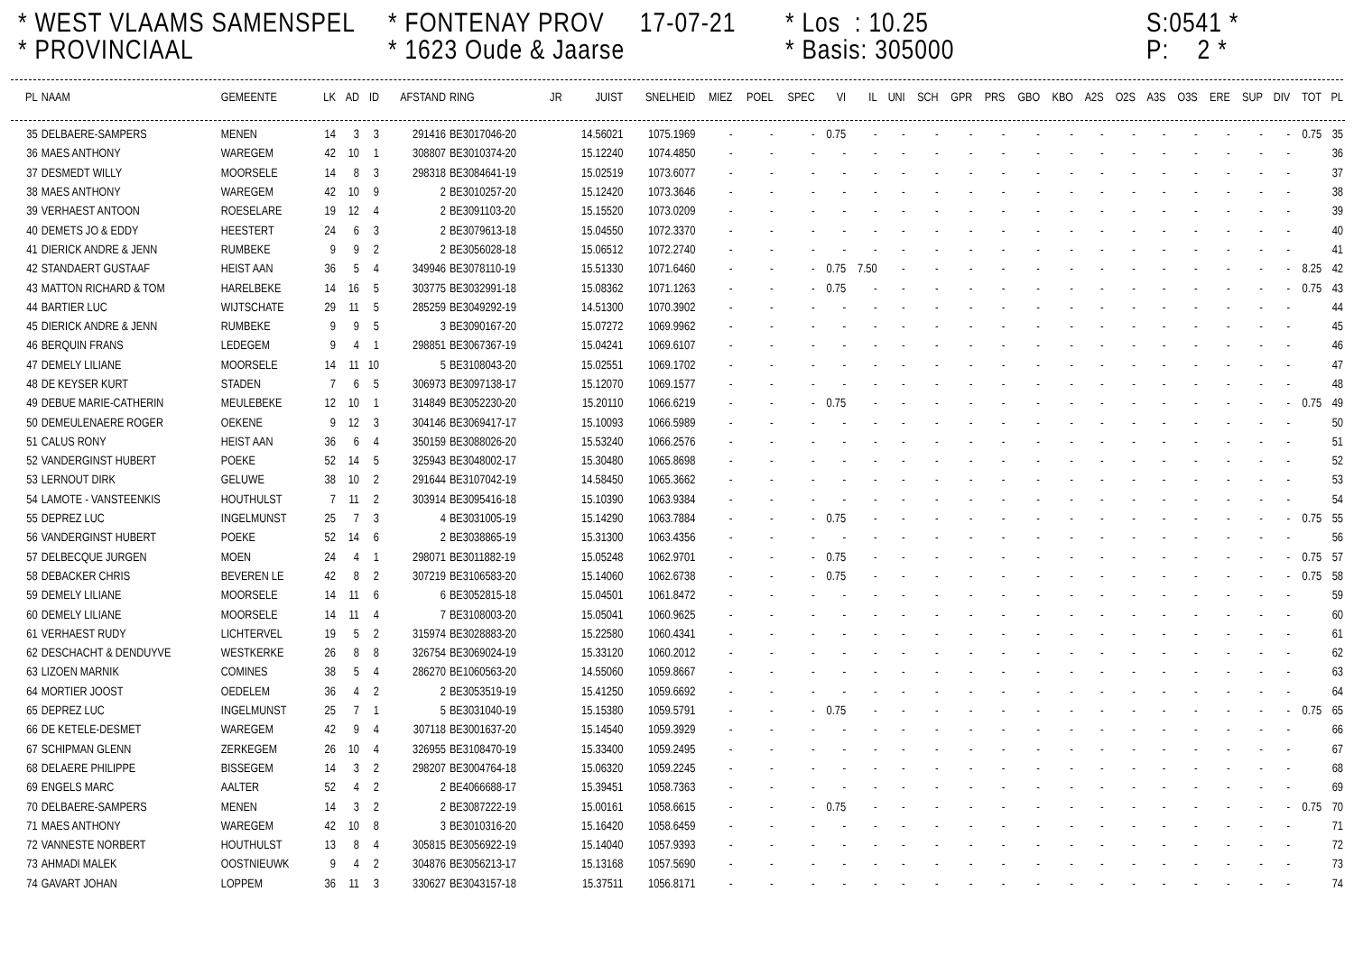* WEST VLAAMS SAMENSPEL
* PROVINCIAAL
* FONTENAY PROV 17-07-21
* 1623 Oude & Jaarse
* Los : 10.25
* Basis: 305000
S:0541 *
P: 2 *
| PL | NAAM | GEMEENTE | LK | AD | ID | AFSTAND | RING | JR | JUIST | SNELHEID | MIEZ | POEL | SPEC | VI | IL | UNI | SCH | GPR | PRS | GBO | KBO | A2S | O2S | A3S | O3S | ERE | SUP | DIV | TOT | PL |
| --- | --- | --- | --- | --- | --- | --- | --- | --- | --- | --- | --- | --- | --- | --- | --- | --- | --- | --- | --- | --- | --- | --- | --- | --- | --- | --- | --- | --- | --- | --- |
| 35 | DELBAERE-SAMPERS | MENEN | 14 | 3 | 3 | 291416 | BE3017046-20 | | 14.56021 | 1075.1969 | - | - | - | 0.75 | - | - | - | - | - | - | - | - | - | - | - | - | - | - | 0.75 | 35 |
| 36 | MAES ANTHONY | WAREGEM | 42 | 10 | 1 | 308807 | BE3010374-20 | | 15.12240 | 1074.4850 | - | - | - | - | - | - | - | - | - | - | - | - | - | - | - | - | - | - | | 36 |
| 37 | DESMEDT WILLY | MOORSELE | 14 | 8 | 3 | 298318 | BE3084641-19 | | 15.02519 | 1073.6077 | - | - | - | - | - | - | - | - | - | - | - | - | - | - | - | - | - | - | | 37 |
| 38 | MAES ANTHONY | WAREGEM | 42 | 10 | 9 | 2 | BE3010257-20 | | 15.12420 | 1073.3646 | - | - | - | - | - | - | - | - | - | - | - | - | - | - | - | - | - | - | | 38 |
| 39 | VERHAEST ANTOON | ROESELARE | 19 | 12 | 4 | 2 | BE3091103-20 | | 15.15520 | 1073.0209 | - | - | - | - | - | - | - | - | - | - | - | - | - | - | - | - | - | - | | 39 |
| 40 | DEMETS JO & EDDY | HEESTERT | 24 | 6 | 3 | 2 | BE3079613-18 | | 15.04550 | 1072.3370 | - | - | - | - | - | - | - | - | - | - | - | - | - | - | - | - | - | - | | 40 |
| 41 | DIERICK ANDRE & JENN | RUMBEKE | 9 | 9 | 2 | 2 | BE3056028-18 | | 15.06512 | 1072.2740 | - | - | - | - | - | - | - | - | - | - | - | - | - | - | - | - | - | - | | 41 |
| 42 | STANDAERT GUSTAAF | HEIST AAN | 36 | 5 | 4 | 349946 | BE3078110-19 | | 15.51330 | 1071.6460 | - | - | - | 0.75 | 7.50 | - | - | - | - | - | - | - | - | - | - | - | - | - | 8.25 | 42 |
| 43 | MATTON RICHARD & TOM | HARELBEKE | 14 | 16 | 5 | 303775 | BE3032991-18 | | 15.08362 | 1071.1263 | - | - | - | 0.75 | - | - | - | - | - | - | - | - | - | - | - | - | - | - | 0.75 | 43 |
| 44 | BARTIER LUC | WIJTSCHATE | 29 | 11 | 5 | 285259 | BE3049292-19 | | 14.51300 | 1070.3902 | - | - | - | - | - | - | - | - | - | - | - | - | - | - | - | - | - | - | | 44 |
| 45 | DIERICK ANDRE & JENN | RUMBEKE | 9 | 9 | 5 | 3 | BE3090167-20 | | 15.07272 | 1069.9962 | - | - | - | - | - | - | - | - | - | - | - | - | - | - | - | - | - | - | | 45 |
| 46 | BERQUIN FRANS | LEDEGEM | 9 | 4 | 1 | 298851 | BE3067367-19 | | 15.04241 | 1069.6107 | - | - | - | - | - | - | - | - | - | - | - | - | - | - | - | - | - | - | | 46 |
| 47 | DEMELY LILIANE | MOORSELE | 14 | 11 | 10 | 5 | BE3108043-20 | | 15.02551 | 1069.1702 | - | - | - | - | - | - | - | - | - | - | - | - | - | - | - | - | - | - | | 47 |
| 48 | DE KEYSER KURT | STADEN | 7 | 6 | 5 | 306973 | BE3097138-17 | | 15.12070 | 1069.1577 | - | - | - | - | - | - | - | - | - | - | - | - | - | - | - | - | - | - | | 48 |
| 49 | DEBUE MARIE-CATHERIN | MEULEBEKE | 12 | 10 | 1 | 314849 | BE3052230-20 | | 15.20110 | 1066.6219 | - | - | - | 0.75 | - | - | - | - | - | - | - | - | - | - | - | - | - | - | 0.75 | 49 |
| 50 | DEMEULENAERE ROGER | OEKENE | 9 | 12 | 3 | 304146 | BE3069417-17 | | 15.10093 | 1066.5989 | - | - | - | - | - | - | - | - | - | - | - | - | - | - | - | - | - | - | | 50 |
| 51 | CALUS RONY | HEIST AAN | 36 | 6 | 4 | 350159 | BE3088026-20 | | 15.53240 | 1066.2576 | - | - | - | - | - | - | - | - | - | - | - | - | - | - | - | - | - | - | | 51 |
| 52 | VANDERGINST HUBERT | POEKE | 52 | 14 | 5 | 325943 | BE3048002-17 | | 15.30480 | 1065.8698 | - | - | - | - | - | - | - | - | - | - | - | - | - | - | - | - | - | - | | 52 |
| 53 | LERNOUT DIRK | GELUWE | 38 | 10 | 2 | 291644 | BE3107042-19 | | 14.58450 | 1065.3662 | - | - | - | - | - | - | - | - | - | - | - | - | - | - | - | - | - | - | | 53 |
| 54 | LAMOTE - VANSTEENKIS | HOUTHULST | 7 | 11 | 2 | 303914 | BE3095416-18 | | 15.10390 | 1063.9384 | - | - | - | - | - | - | - | - | - | - | - | - | - | - | - | - | - | - | | 54 |
| 55 | DEPREZ LUC | INGELMUNST | 25 | 7 | 3 | 4 | BE3031005-19 | | 15.14290 | 1063.7884 | - | - | - | 0.75 | - | - | - | - | - | - | - | - | - | - | - | - | - | - | 0.75 | 55 |
| 56 | VANDERGINST HUBERT | POEKE | 52 | 14 | 6 | 2 | BE3038865-19 | | 15.31300 | 1063.4356 | - | - | - | - | - | - | - | - | - | - | - | - | - | - | - | - | - | - | | 56 |
| 57 | DELBECQUE JURGEN | MOEN | 24 | 4 | 1 | 298071 | BE3011882-19 | | 15.05248 | 1062.9701 | - | - | - | 0.75 | - | - | - | - | - | - | - | - | - | - | - | - | - | - | 0.75 | 57 |
| 58 | DEBACKER CHRIS | BEVEREN LE | 42 | 8 | 2 | 307219 | BE3106583-20 | | 15.14060 | 1062.6738 | - | - | - | 0.75 | - | - | - | - | - | - | - | - | - | - | - | - | - | - | 0.75 | 58 |
| 59 | DEMELY LILIANE | MOORSELE | 14 | 11 | 6 | 6 | BE3052815-18 | | 15.04501 | 1061.8472 | - | - | - | - | - | - | - | - | - | - | - | - | - | - | - | - | - | - | | 59 |
| 60 | DEMELY LILIANE | MOORSELE | 14 | 11 | 4 | 7 | BE3108003-20 | | 15.05041 | 1060.9625 | - | - | - | - | - | - | - | - | - | - | - | - | - | - | - | - | - | - | | 60 |
| 61 | VERHAEST RUDY | LICHTERVEL | 19 | 5 | 2 | 315974 | BE3028883-20 | | 15.22580 | 1060.4341 | - | - | - | - | - | - | - | - | - | - | - | - | - | - | - | - | - | - | | 61 |
| 62 | DESCHACHT & DENDUYVE | WESTKERKE | 26 | 8 | 8 | 326754 | BE3069024-19 | | 15.33120 | 1060.2012 | - | - | - | - | - | - | - | - | - | - | - | - | - | - | - | - | - | - | | 62 |
| 63 | LIZOEN MARNIK | COMINES | 38 | 5 | 4 | 286270 | BE1060563-20 | | 14.55060 | 1059.8667 | - | - | - | - | - | - | - | - | - | - | - | - | - | - | - | - | - | - | | 63 |
| 64 | MORTIER JOOST | OEDELEM | 36 | 4 | 2 | 2 | BE3053519-19 | | 15.41250 | 1059.6692 | - | - | - | - | - | - | - | - | - | - | - | - | - | - | - | - | - | - | | 64 |
| 65 | DEPREZ LUC | INGELMUNST | 25 | 7 | 1 | 5 | BE3031040-19 | | 15.15380 | 1059.5791 | - | - | - | 0.75 | - | - | - | - | - | - | - | - | - | - | - | - | - | - | 0.75 | 65 |
| 66 | DE KETELE-DESMET | WAREGEM | 42 | 9 | 4 | 307118 | BE3001637-20 | | 15.14540 | 1059.3929 | - | - | - | - | - | - | - | - | - | - | - | - | - | - | - | - | - | - | | 66 |
| 67 | SCHIPMAN GLENN | ZERKEGEM | 26 | 10 | 4 | 326955 | BE3108470-19 | | 15.33400 | 1059.2495 | - | - | - | - | - | - | - | - | - | - | - | - | - | - | - | - | - | - | | 67 |
| 68 | DELAERE PHILIPPE | BISSEGEM | 14 | 3 | 2 | 298207 | BE3004764-18 | | 15.06320 | 1059.2245 | - | - | - | - | - | - | - | - | - | - | - | - | - | - | - | - | - | - | | 68 |
| 69 | ENGELS MARC | AALTER | 52 | 4 | 2 | 2 | BE4066688-17 | | 15.39451 | 1058.7363 | - | - | - | - | - | - | - | - | - | - | - | - | - | - | - | - | - | - | | 69 |
| 70 | DELBAERE-SAMPERS | MENEN | 14 | 3 | 2 | 2 | BE3087222-19 | | 15.00161 | 1058.6615 | - | - | - | 0.75 | - | - | - | - | - | - | - | - | - | - | - | - | - | - | 0.75 | 70 |
| 71 | MAES ANTHONY | WAREGEM | 42 | 10 | 8 | 3 | BE3010316-20 | | 15.16420 | 1058.6459 | - | - | - | - | - | - | - | - | - | - | - | - | - | - | - | - | - | - | | 71 |
| 72 | VANNESTE NORBERT | HOUTHULST | 13 | 8 | 4 | 305815 | BE3056922-19 | | 15.14040 | 1057.9393 | - | - | - | - | - | - | - | - | - | - | - | - | - | - | - | - | - | - | | 72 |
| 73 | AHMADI MALEK | OOSTNIEUWK | 9 | 4 | 2 | 304876 | BE3056213-17 | | 15.13168 | 1057.5690 | - | - | - | - | - | - | - | - | - | - | - | - | - | - | - | - | - | - | | 73 |
| 74 | GAVART JOHAN | LOPPEM | 36 | 11 | 3 | 330627 | BE3043157-18 | | 15.37511 | 1056.8171 | - | - | - | - | - | - | - | - | - | - | - | - | - | - | - | - | - | - | | 74 |